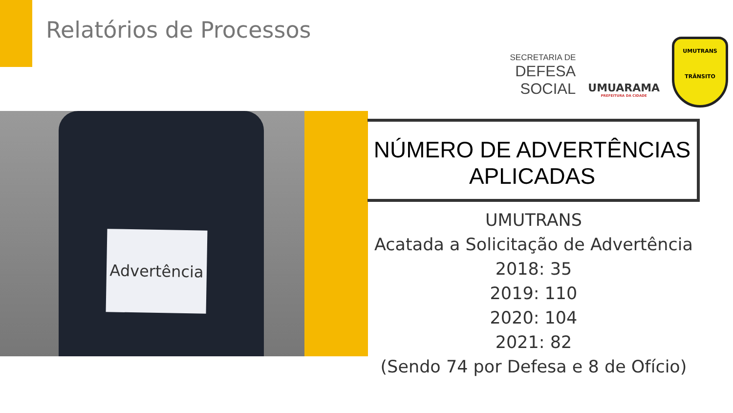Relatórios de Processos
SECRETARIA DE
DEFESA SOCIAL
UMUARAMA
PREFEITURA DA CIDADE
UMUTRANS
TRÂNSITO
Advertência
NÚMERO DE ADVERTÊNCIAS APLICADAS
UMUTRANS
Acatada a Solicitação de Advertência
2018: 35
2019: 110
2020: 104
2021: 82
(Sendo 74 por Defesa e 8 de Ofício)